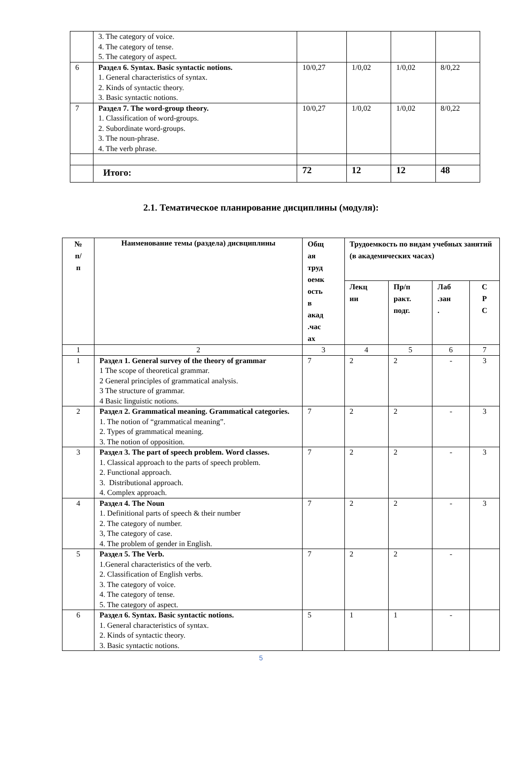| | 3. The category of voice. 4. The category of tense. 5. The category of aspect. | | | | |
| 6 | Раздел 6. Syntax. Basic syntactic notions. 1. General characteristics of syntax. 2. Kinds of syntactic theory. 3. Basic syntactic notions. | 10/0,27 | 1/0,02 | 1/0,02 | 8/0,22 |
| 7 | Раздел 7. The word-group theory. 1. Classification of word-groups. 2. Subordinate word-groups. 3. The noun-phrase. 4. The verb phrase. | 10/0,27 | 1/0,02 | 1/0,02 | 8/0,22 |
| | Итого: | 72 | 12 | 12 | 48 |
2.1. Тематическое планирование дисциплины (модуля):
| № п/ п | Наименование темы (раздела) дисвциплины | Общ ая труд оемк ость в акад .час ах | Трудоемкость по видам учебных занятий (в академических часах) | | | |
| --- | --- | --- | --- | --- | --- | --- |
| | | | Лекц ии | Пр/п ракт. подг. | Лаб .зан . | С Р С |
| 1 | 2 | 3 | 4 | 5 | 6 | 7 |
| 1 | Раздел 1. General survey of the theory of grammar 1 The scope of theoretical grammar. 2 General principles of grammatical analysis. 3 The structure of grammar. 4 Basic linguistic notions. | 7 | 2 | 2 | - | 3 |
| 2 | Раздел 2. Grammatical meaning. Grammatical categories. 1. The notion of “grammatical meaning”. 2. Types of grammatical meaning. 3. The notion of opposition. | 7 | 2 | 2 | - | 3 |
| 3 | Раздел 3. The part of speech problem. Word classes. 1. Classical approach to the parts of speech problem. 2. Functional approach. 3. Distributional approach. 4. Complex approach. | 7 | 2 | 2 | - | 3 |
| 4 | Раздел 4. The Noun 1. Definitional parts of speech & their number 2. The category of number. 3, The category of case. 4. The problem of gender in English. | 7 | 2 | 2 | - | 3 |
| 5 | Раздел 5. The Verb. 1.General characteristics of the verb. 2. Classification of English verbs. 3. The category of voice. 4. The category of tense. 5. The category of aspect. | 7 | 2 | 2 | - | |
| 6 | Раздел 6. Syntax. Basic syntactic notions. 1. General characteristics of syntax. 2. Kinds of syntactic theory. 3. Basic syntactic notions. | 5 | 1 | 1 | - | |
5